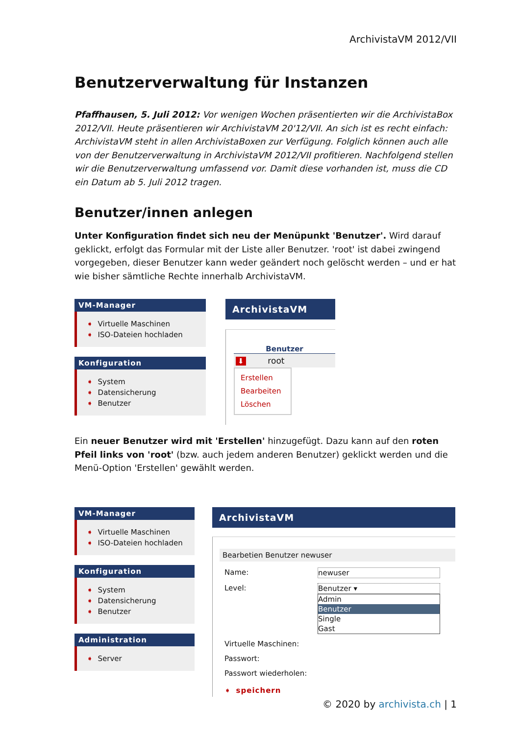ArchivistaVM 2012/VII
Benutzerverwaltung für Instanzen
Pfaffhausen, 5. Juli 2012: Vor wenigen Wochen präsentierten wir die ArchivistaBox 2012/VII. Heute präsentieren wir ArchivistaVM 20'12/VII. An sich ist es recht einfach: ArchivistaVM steht in allen ArchivistaBoxen zur Verfügung. Folglich können auch alle von der Benutzerverwaltung in ArchivistaVM 2012/VII profitieren. Nachfolgend stellen wir die Benutzerverwaltung umfassend vor. Damit diese vorhanden ist, muss die CD ein Datum ab 5. Juli 2012 tragen.
Benutzer/innen anlegen
Unter Konfiguration findet sich neu der Menüpunkt 'Benutzer'. Wird darauf geklickt, erfolgt das Formular mit der Liste aller Benutzer. 'root' ist dabei zwingend vorgegeben, dieser Benutzer kann weder geändert noch gelöscht werden – und er hat wie bisher sämtliche Rechte innerhalb ArchivistaVM.
VM-Manager
➧ Virtuelle Maschinen
➧ ISO-Dateien hochladen
Konfiguration
➧ System
➧ Datensicherung
➧ Benutzer
ArchivistaVM
Benutzer
⬇ root
Erstellen
Bearbeiten
Löschen
Ein neuer Benutzer wird mit 'Erstellen' hinzugefügt. Dazu kann auf den roten Pfeil links von 'root' (bzw. auch jedem anderen Benutzer) geklickt werden und die Menü-Option 'Erstellen' gewählt werden.
VM-Manager
➧ Virtuelle Maschinen
➧ ISO-Dateien hochladen
Konfiguration
➧ System
➧ Datensicherung
➧ Benutzer
Administration
➧ Server
ArchivistaVM
Bearbetien Benutzer newuser
Name:
newuser
Level:
Benutzer ▾
Admin
Benutzer
Single
Gast
Virtuelle Maschinen:
Passwort:
Passwort wiederholen:
➧ speichern
© 2020 by archivista.ch | 1